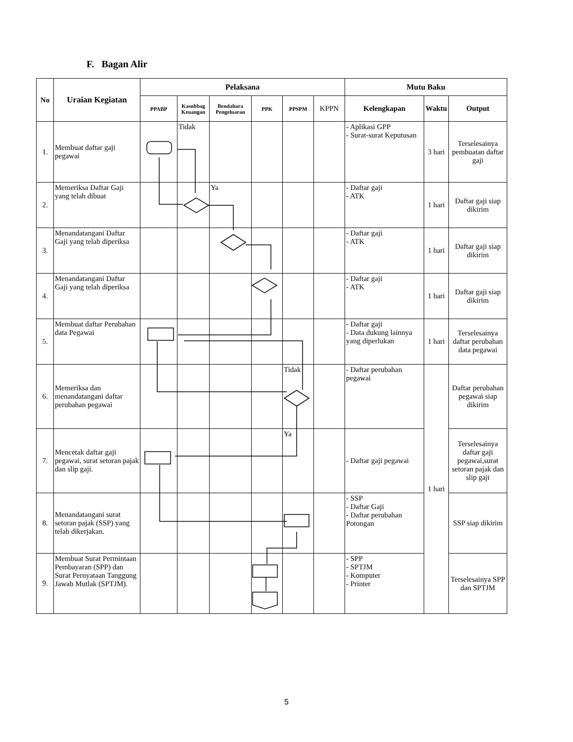F. Bagan Alir
| No | Uraian Kegiatan | Pelaksana | | | | | | Mutu Baku | | |
| --- | --- | --- | --- | --- | --- | --- | --- | --- | --- | --- |
| | | PPABP | Kasubbag Keuangan | Bendahara Pengeluaran | PPK | PPSPM | KPPN | Kelengkapan | Waktu | Output |
| 1. | Membuat daftar gaji pegawai | | Tidak | | | | | - Aplikasi GPP - Surat-surat Keputusan | 3 hari | Terselesainya pembuatan daftar gaji |
| 2. | Memeriksa Daftar Gaji yang telah dibuat | | | Ya | | | | - Daftar gaji - ATK | 1 hari | Daftar gaji siap dikirim |
| 3. | Menandatangani Daftar Gaji yang telah diperiksa | | | | | | | - Daftar gaji - ATK | 1 hari | Daftar gaji siap dikirim |
| 4. | Menandatangani Daftar Gaji yang telah diperiksa | | | | | | | - Daftar gaji - ATK | 1 hari | Daftar gaji siap dikirim |
| 5. | Membuat daftar Perubahan data Pegawai | | | | | | | - Daftar gaji - Data dukung lainnya yang diperlukan | 1 hari | Terselesainya daftar perubahan data pegawai |
| 6. | Memeriksa dan menandatangani daftar perubahan pegawai | | | | | Tidak | | - Daftar perubahan pegawai | 1 hari | Daftar perubahan pegawai siap dikirim |
| 7. | Mencetak daftar gaji pegawai, surat setoran pajak dan slip gaji. | | | | | Ya | | - Daftar gaji pegawai | | Terselesainya daftar gaji pegawai,surat setoran pajak dan slip gaji |
| 8. | Menandatangani surat setoran pajak (SSP) yang telah dikerjakan. | | | | | | | - SSP - Daftar Gaji - Daftar perubahan Potongan | | SSP siap dikirim |
| 9. | Membuat Surat Permintaan Pembayaran (SPP) dan Surat Pernyataan Tanggung Jawab Mutlak (SPTJM). | | | | | | | - SPP - SPTJM - Komputer - Printer | | Terselesainya SPP dan SPTJM |
5